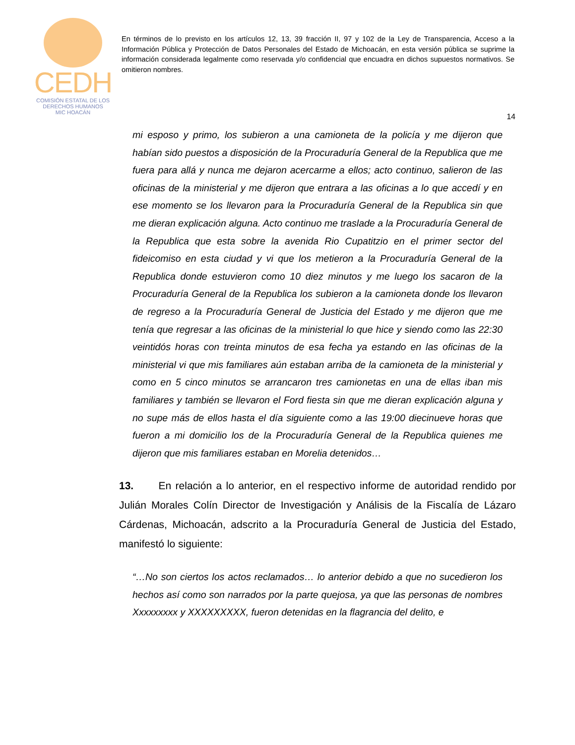CEDH
COMISIÓN ESTATAL DE LOS
DERECHOS HUMANOS
MIC HOACÁN
En términos de lo previsto en los artículos 12, 13, 39 fracción II, 97 y 102 de la Ley de Transparencia, Acceso a la Información Pública y Protección de Datos Personales del Estado de Michoacán, en esta versión pública se suprime la información considerada legalmente como reservada y/o confidencial que encuadra en dichos supuestos normativos. Se omitieron nombres.
14
mi esposo y primo, los subieron a una camioneta de la policía y me dijeron que habían sido puestos a disposición de la Procuraduría General de la Republica que me fuera para allá y nunca me dejaron acercarme a ellos; acto continuo, salieron de las oficinas de la ministerial y me dijeron que entrara a las oficinas a lo que accedí y en ese momento se los llevaron para la Procuraduría General de la Republica sin que me dieran explicación alguna. Acto continuo me traslade a la Procuraduría General de la Republica que esta sobre la avenida Rio Cupatitzio en el primer sector del fideicomiso en esta ciudad y vi que los metieron a la Procuraduría General de la Republica donde estuvieron como 10 diez minutos y me luego los sacaron de la Procuraduría General de la Republica los subieron a la camioneta donde los llevaron de regreso a la Procuraduría General de Justicia del Estado y me dijeron que me tenía que regresar a las oficinas de la ministerial lo que hice y siendo como las 22:30 veintidós horas con treinta minutos de esa fecha ya estando en las oficinas de la ministerial vi que mis familiares aún estaban arriba de la camioneta de la ministerial y como en 5 cinco minutos se arrancaron tres camionetas en una de ellas iban mis familiares y también se llevaron el Ford fiesta sin que me dieran explicación alguna y no supe más de ellos hasta el día siguiente como a las 19:00 diecinueve horas que fueron a mi domicilio los de la Procuraduría General de la Republica quienes me dijeron que mis familiares estaban en Morelia detenidos…
13. En relación a lo anterior, en el respectivo informe de autoridad rendido por Julián Morales Colín Director de Investigación y Análisis de la Fiscalía de Lázaro Cárdenas, Michoacán, adscrito a la Procuraduría General de Justicia del Estado, manifestó lo siguiente:
“…No son ciertos los actos reclamados… lo anterior debido a que no sucedieron los hechos así como son narrados por la parte quejosa, ya que las personas de nombres Xxxxxxxxx y XXXXXXXXX, fueron detenidas en la flagrancia del delito, e